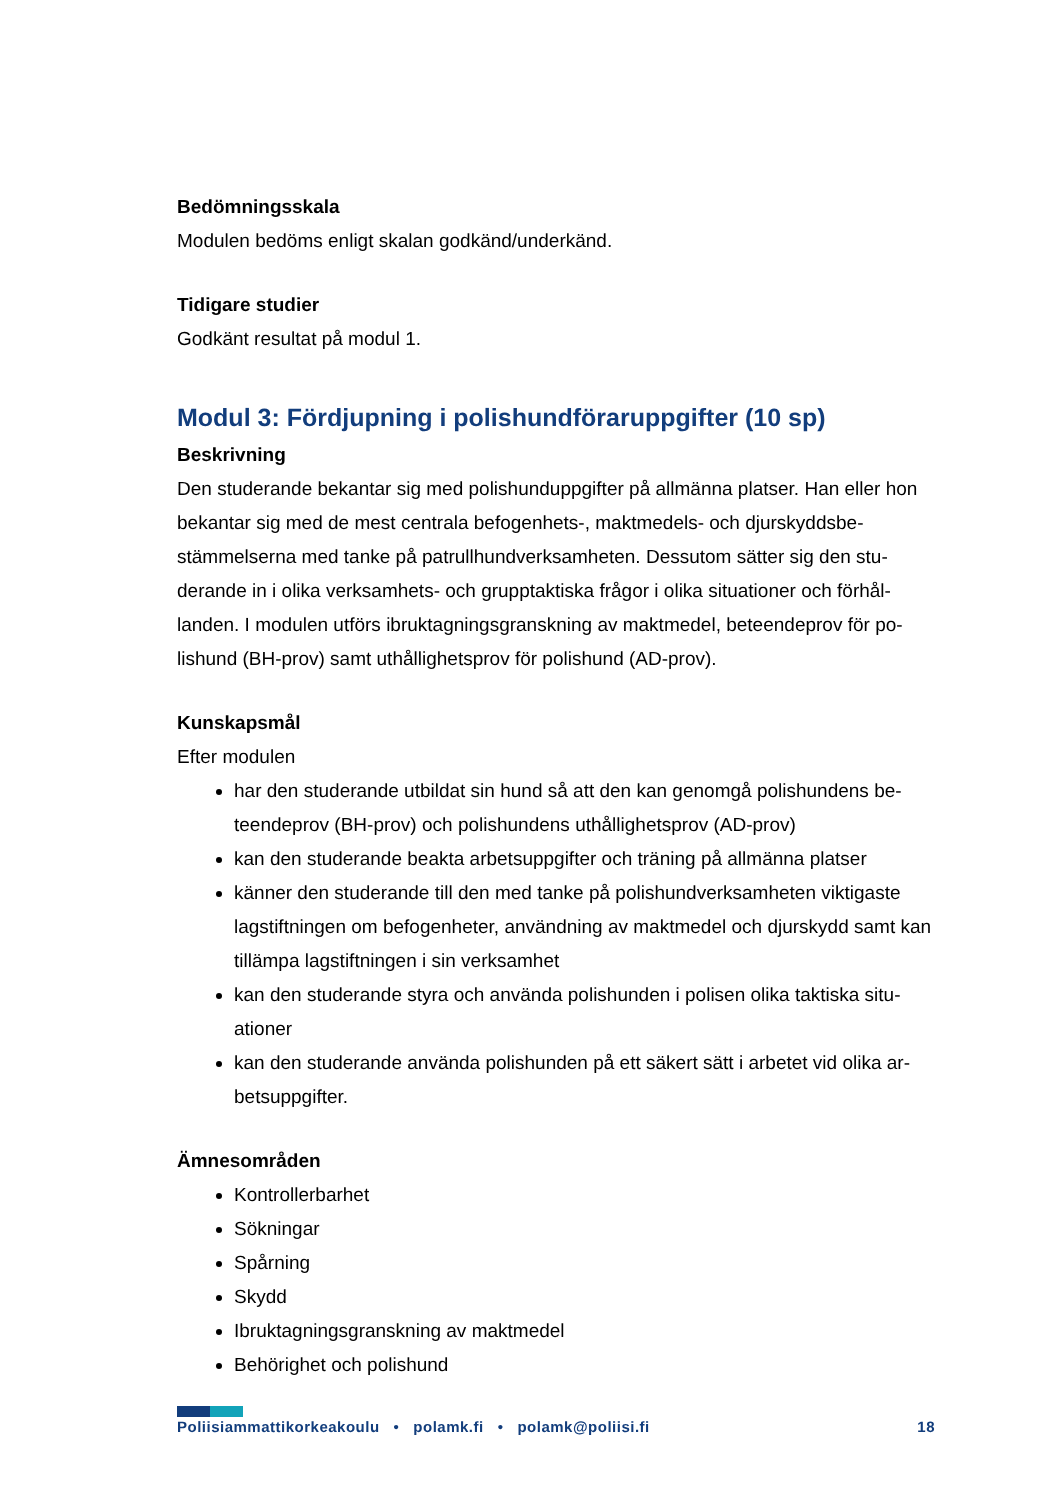Bedömningsskala
Modulen bedöms enligt skalan godkänd/underkänd.
Tidigare studier
Godkänt resultat på modul 1.
Modul 3: Fördjupning i polishundföraruppgifter (10 sp)
Beskrivning
Den studerande bekantar sig med polishunduppgifter på allmänna platser. Han eller hon bekantar sig med de mest centrala befogenhets-, maktmedels- och djurskyddsbe-stämmelserna med tanke på patrullhundverksamheten. Dessutom sätter sig den stu-derande in i olika verksamhets- och grupptaktiska frågor i olika situationer och förhål-landen. I modulen utförs ibruktagningsgranskning av maktmedel, beteendeprov för po-lishund (BH-prov) samt uthållighetsprov för polishund (AD-prov).
Kunskapsmål
Efter modulen
har den studerande utbildat sin hund så att den kan genomgå polishundens be-teendeprov (BH-prov) och polishundens uthållighetsprov (AD-prov)
kan den studerande beakta arbetsuppgifter och träning på allmänna platser
känner den studerande till den med tanke på polishundverksamheten viktigaste lagstiftningen om befogenheter, användning av maktmedel och djurskydd samt kan tillämpa lagstiftningen i sin verksamhet
kan den studerande styra och använda polishunden i polisen olika taktiska situ-ationer
kan den studerande använda polishunden på ett säkert sätt i arbetet vid olika ar-betsuppgifter.
Ämnesområden
Kontrollerbarhet
Sökningar
Spårning
Skydd
Ibruktagningsgranskning av maktmedel
Behörighet och polishund
Poliisiammattikorkeakoulu • polamk.fi • polamk@poliisi.fi 18